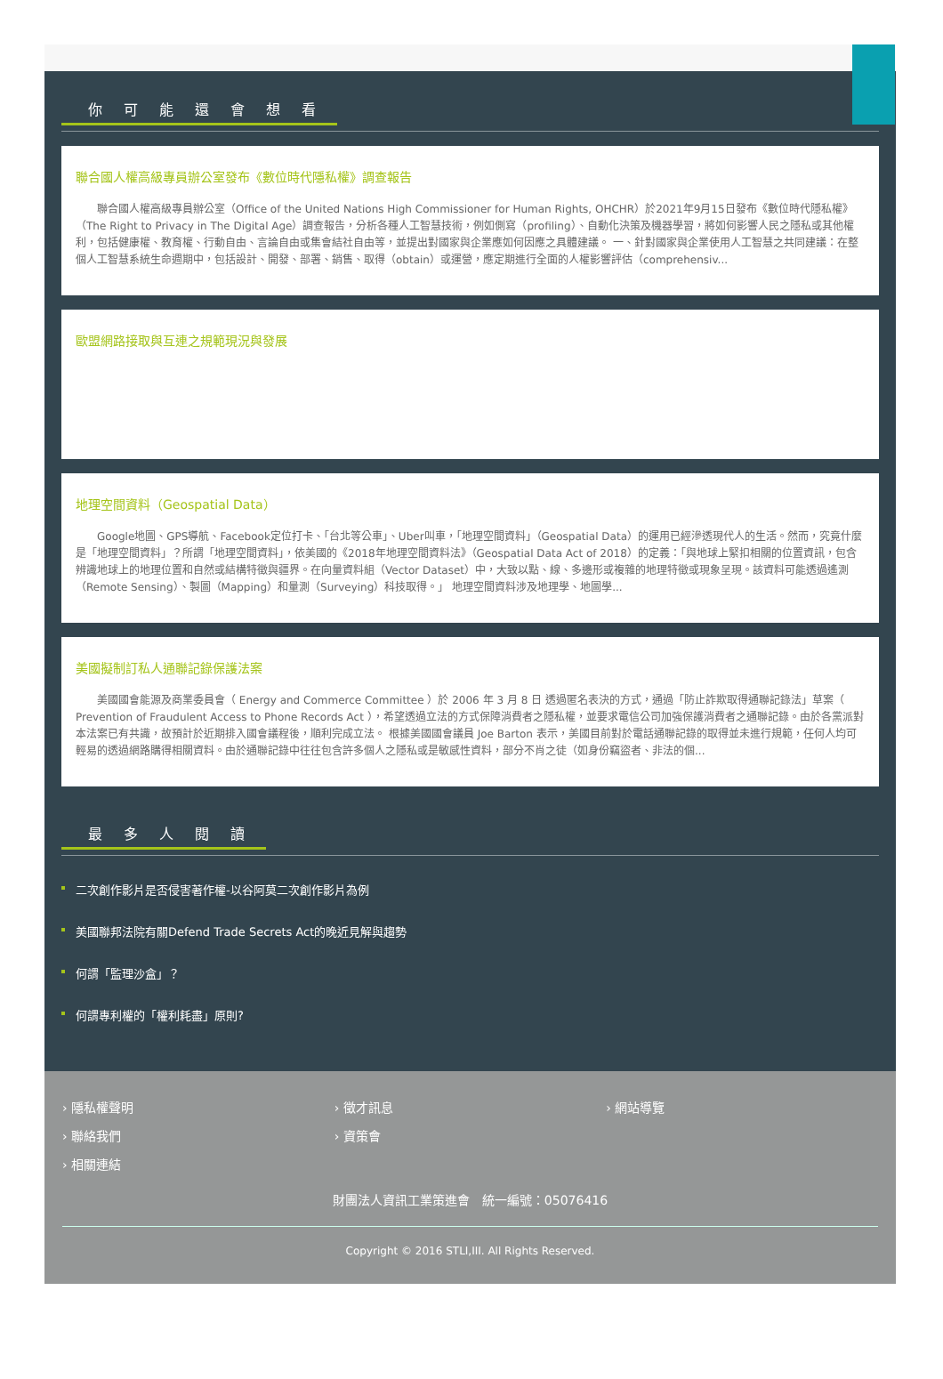你可能還會想看
聯合國人權高級專員辦公室發布《數位時代隱私權》調查報告
聯合國人權高級專員辦公室（Office of the United Nations High Commissioner for Human Rights, OHCHR）於2021年9月15日發布《數位時代隱私權》（The Right to Privacy in The Digital Age）調查報告，分析各種人工智慧技術，例如側寫（profiling）、自動化決策及機器學習，將如何影響人民之隱私或其他權利，包括健康權、教育權、行動自由、言論自由或集會結社自由等，並提出對國家與企業應如何因應之具體建議。 一、針對國家與企業使用人工智慧之共同建議：在整個人工智慧系統生命週期中，包括設計、開發、部署、銷售、取得（obtain）或運營，應定期進行全面的人權影響評估（comprehensiv...
歐盟網路接取與互連之規範現況與發展
地理空間資料（Geospatial Data）
Google地圖、GPS導航、Facebook定位打卡、「台北等公車」、Uber叫車，「地理空間資料」（Geospatial Data）的運用已經滲透現代人的生活。然而，究竟什麼是「地理空間資料」？所謂「地理空間資料」，依美國的《2018年地理空間資料法》（Geospatial Data Act of 2018）的定義：「與地球上緊扣相關的位置資訊，包含辨識地球上的地理位置和自然或結構特徵與疆界。在向量資料組（Vector Dataset）中，大致以點、線、多邊形或複雜的地理特徵或現象呈現。該資料可能透過遙測（Remote Sensing）、製圖（Mapping）和量測（Surveying）科技取得。」 地理空間資料涉及地理學、地圖學...
美國擬制訂私人通聯記錄保護法案
美國國會能源及商業委員會（ Energy and Commerce Committee ）於 2006 年 3 月 8 日 透過匿名表決的方式，通過「防止詐欺取得通聯記錄法」草案（ Prevention of Fraudulent Access to Phone Records Act ），希望透過立法的方式保障消費者之隱私權，並要求電信公司加強保護消費者之通聯記錄。由於各黨派對本法案已有共識，故預計於近期排入國會議程後，順利完成立法。 根據美國國會議員 Joe Barton 表示，美國目前對於電話通聯記錄的取得並未進行規範，任何人均可輕易的透過網路購得相關資料。由於通聯記錄中往往包含許多個人之隱私或是敏感性資料，部分不肖之徒（如身份竊盜者、非法的個...
最多人閱讀
二次創作影片是否侵害著作權-以谷阿莫二次創作影片為例
美國聯邦法院有關Defend Trade Secrets Act的晚近見解與趨勢
何謂「監理沙盒」？
何謂專利權的「權利耗盡」原則?
› 隱私權聲明
› 徵才訊息
› 網站導覽
› 聯絡我們
› 資策會
› 相關連結
財團法人資訊工業策進會　統一編號：05076416
Copyright © 2016 STLI,III. All Rights Reserved.